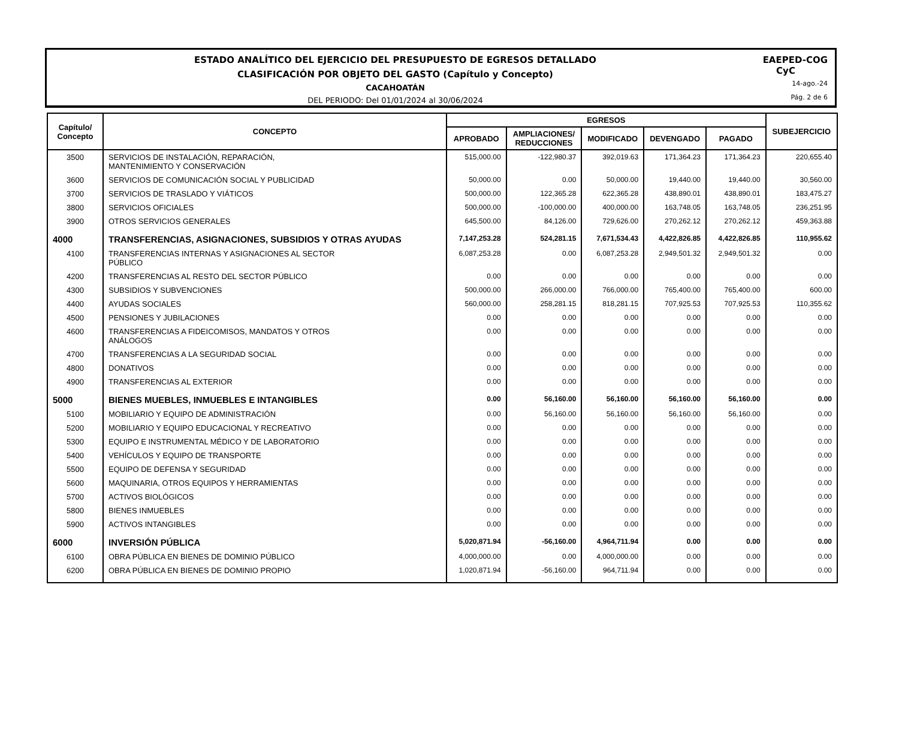ESTADO ANALÍTICO DEL EJERCICIO DEL PRESUPUESTO DE EGRESOS DETALLADO
CLASIFICACIÓN POR OBJETO DEL GASTO (Capítulo y Concepto)
CACAHOATÁN
DEL PERIODO: Del 01/01/2024 al 30/06/2024
EAEPED-COG
CyC
14-ago.-24
Pág. 2 de 6
| Capítulo/ Concepto | CONCEPTO | EGRESOS | | | | | SUBEJERCICIO |
| --- | --- | --- | --- | --- | --- | --- | --- |
| | | APROBADO | AMPLIACIONES/ REDUCCIONES | MODIFICADO | DEVENGADO | PAGADO | |
| 3500 | SERVICIOS DE INSTALACIÓN, REPARACIÓN, MANTENIMIENTO Y CONSERVACIÓN | 515,000.00 | -122,980.37 | 392,019.63 | 171,364.23 | 171,364.23 | 220,655.40 |
| 3600 | SERVICIOS DE COMUNICACIÓN SOCIAL Y PUBLICIDAD | 50,000.00 | 0.00 | 50,000.00 | 19,440.00 | 19,440.00 | 30,560.00 |
| 3700 | SERVICIOS DE TRASLADO Y VIÁTICOS | 500,000.00 | 122,365.28 | 622,365.28 | 438,890.01 | 438,890.01 | 183,475.27 |
| 3800 | SERVICIOS OFICIALES | 500,000.00 | -100,000.00 | 400,000.00 | 163,748.05 | 163,748.05 | 236,251.95 |
| 3900 | OTROS SERVICIOS GENERALES | 645,500.00 | 84,126.00 | 729,626.00 | 270,262.12 | 270,262.12 | 459,363.88 |
| 4000 | TRANSFERENCIAS, ASIGNACIONES, SUBSIDIOS Y OTRAS AYUDAS | 7,147,253.28 | 524,281.15 | 7,671,534.43 | 4,422,826.85 | 4,422,826.85 | 110,955.62 |
| 4100 | TRANSFERENCIAS INTERNAS Y ASIGNACIONES AL SECTOR PÚBLICO | 6,087,253.28 | 0.00 | 6,087,253.28 | 2,949,501.32 | 2,949,501.32 | 0.00 |
| 4200 | TRANSFERENCIAS AL RESTO DEL SECTOR PÚBLICO | 0.00 | 0.00 | 0.00 | 0.00 | 0.00 | 0.00 |
| 4300 | SUBSIDIOS Y SUBVENCIONES | 500,000.00 | 266,000.00 | 766,000.00 | 765,400.00 | 765,400.00 | 600.00 |
| 4400 | AYUDAS SOCIALES | 560,000.00 | 258,281.15 | 818,281.15 | 707,925.53 | 707,925.53 | 110,355.62 |
| 4500 | PENSIONES Y JUBILACIONES | 0.00 | 0.00 | 0.00 | 0.00 | 0.00 | 0.00 |
| 4600 | TRANSFERENCIAS A FIDEICOMISOS, MANDATOS Y OTROS ANÁLOGOS | 0.00 | 0.00 | 0.00 | 0.00 | 0.00 | 0.00 |
| 4700 | TRANSFERENCIAS A LA SEGURIDAD SOCIAL | 0.00 | 0.00 | 0.00 | 0.00 | 0.00 | 0.00 |
| 4800 | DONATIVOS | 0.00 | 0.00 | 0.00 | 0.00 | 0.00 | 0.00 |
| 4900 | TRANSFERENCIAS AL EXTERIOR | 0.00 | 0.00 | 0.00 | 0.00 | 0.00 | 0.00 |
| 5000 | BIENES MUEBLES, INMUEBLES E INTANGIBLES | 0.00 | 56,160.00 | 56,160.00 | 56,160.00 | 56,160.00 | 0.00 |
| 5100 | MOBILIARIO Y EQUIPO DE ADMINISTRACIÓN | 0.00 | 56,160.00 | 56,160.00 | 56,160.00 | 56,160.00 | 0.00 |
| 5200 | MOBILIARIO Y EQUIPO EDUCACIONAL Y RECREATIVO | 0.00 | 0.00 | 0.00 | 0.00 | 0.00 | 0.00 |
| 5300 | EQUIPO E INSTRUMENTAL MÉDICO Y DE LABORATORIO | 0.00 | 0.00 | 0.00 | 0.00 | 0.00 | 0.00 |
| 5400 | VEHÍCULOS Y EQUIPO DE TRANSPORTE | 0.00 | 0.00 | 0.00 | 0.00 | 0.00 | 0.00 |
| 5500 | EQUIPO DE DEFENSA Y SEGURIDAD | 0.00 | 0.00 | 0.00 | 0.00 | 0.00 | 0.00 |
| 5600 | MAQUINARIA, OTROS EQUIPOS Y HERRAMIENTAS | 0.00 | 0.00 | 0.00 | 0.00 | 0.00 | 0.00 |
| 5700 | ACTIVOS BIOLÓGICOS | 0.00 | 0.00 | 0.00 | 0.00 | 0.00 | 0.00 |
| 5800 | BIENES INMUEBLES | 0.00 | 0.00 | 0.00 | 0.00 | 0.00 | 0.00 |
| 5900 | ACTIVOS INTANGIBLES | 0.00 | 0.00 | 0.00 | 0.00 | 0.00 | 0.00 |
| 6000 | INVERSIÓN PÚBLICA | 5,020,871.94 | -56,160.00 | 4,964,711.94 | 0.00 | 0.00 | 0.00 |
| 6100 | OBRA PÚBLICA EN BIENES DE DOMINIO PÚBLICO | 4,000,000.00 | 0.00 | 4,000,000.00 | 0.00 | 0.00 | 0.00 |
| 6200 | OBRA PÚBLICA EN BIENES DE DOMINIO PROPIO | 1,020,871.94 | -56,160.00 | 964,711.94 | 0.00 | 0.00 | 0.00 |